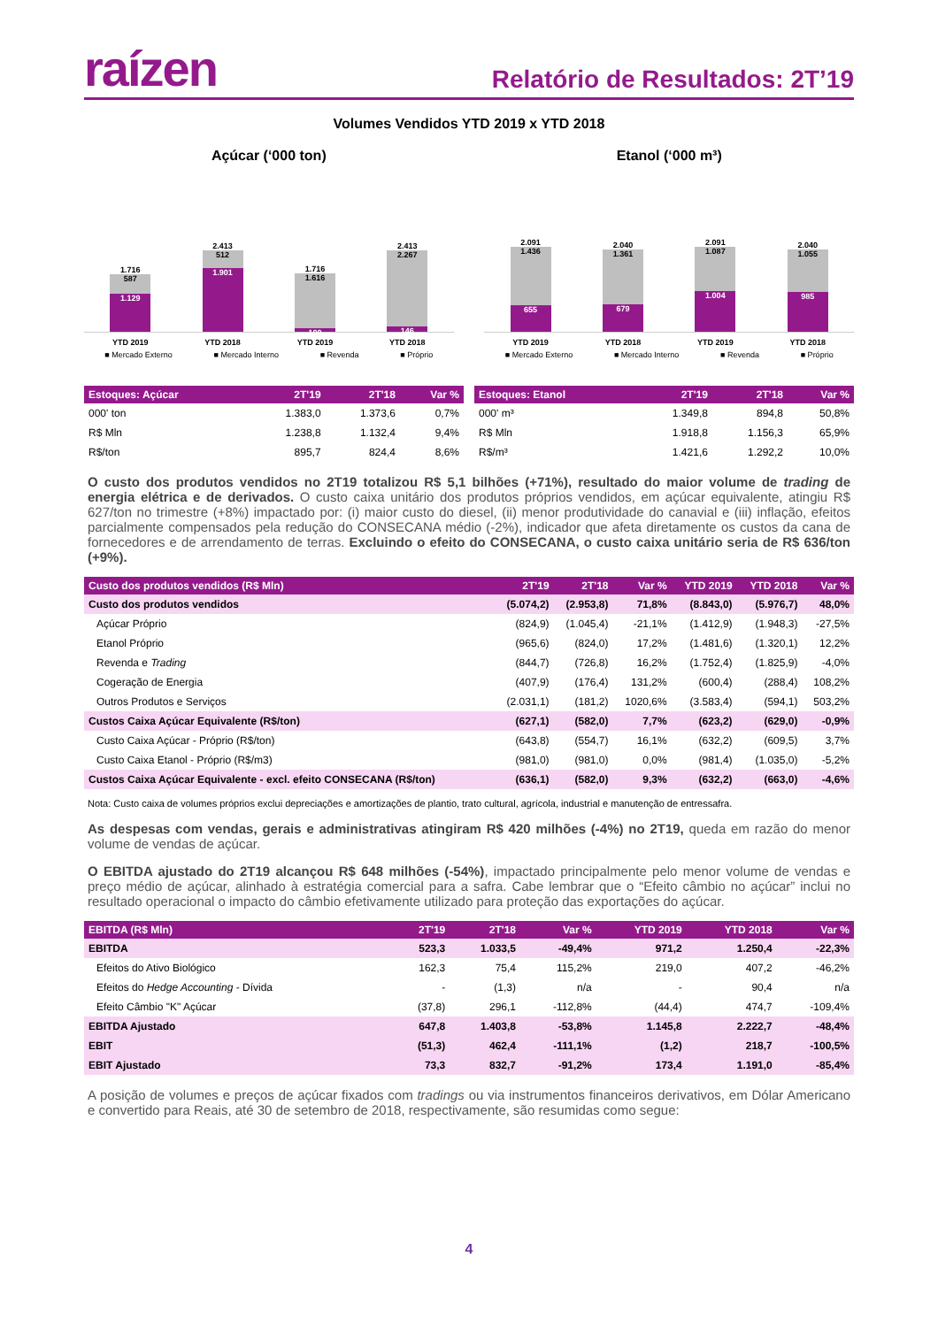raízen
Relatório de Resultados: 2T’19
Volumes Vendidos YTD 2019 x YTD 2018
Açúcar (‘000 ton)
1.716
587
1.129
2.413
512
1.901
1.716
1.616
100
2.413
2.267
146
YTD 2019 YTD 2018 YTD 2019 YTD 2018
■ Mercado Externo ■ Mercado Interno ■ Revenda ■ Próprio
Etanol (‘000 m³)
2.091
1.436
655
2.040
1.361
679
2.091
1.087
1.004
2.040
1.055
985
YTD 2019 YTD 2018 YTD 2019 YTD 2018
■ Mercado Externo ■ Mercado Interno ■ Revenda ■ Próprio
| Estoques: Açúcar | 2T'19 | 2T'18 | Var % |
| --- | --- | --- | --- |
| 000' ton | 1.383,0 | 1.373,6 | 0,7% |
| R$ Mln | 1.238,8 | 1.132,4 | 9,4% |
| R$/ton | 895,7 | 824,4 | 8,6% |
| Estoques: Etanol | 2T'19 | 2T'18 | Var % |
| --- | --- | --- | --- |
| 000' m³ | 1.349,8 | 894,8 | 50,8% |
| R$ Mln | 1.918,8 | 1.156,3 | 65,9% |
| R$/m³ | 1.421,6 | 1.292,2 | 10,0% |
O custo dos produtos vendidos no 2T19 totalizou R$ 5,1 bilhões (+71%), resultado do maior volume de trading de energia elétrica e de derivados. O custo caixa unitário dos produtos próprios vendidos, em açúcar equivalente, atingiu R$ 627/ton no trimestre (+8%) impactado por: (i) maior custo do diesel, (ii) menor produtividade do canavial e (iii) inflação, efeitos parcialmente compensados pela redução do CONSECANA médio (-2%), indicador que afeta diretamente os custos da cana de fornecedores e de arrendamento de terras. Excluindo o efeito do CONSECANA, o custo caixa unitário seria de R$ 636/ton (+9%).
| Custo dos produtos vendidos (R$ Mln) | 2T'19 | 2T'18 | Var % | YTD 2019 | YTD 2018 | Var % |
| --- | --- | --- | --- | --- | --- | --- |
| Custo dos produtos vendidos | (5.074,2) | (2.953,8) | 71,8% | (8.843,0) | (5.976,7) | 48,0% |
| Açúcar Próprio | (824,9) | (1.045,4) | -21,1% | (1.412,9) | (1.948,3) | -27,5% |
| Etanol Próprio | (965,6) | (824,0) | 17,2% | (1.481,6) | (1.320,1) | 12,2% |
| Revenda e Trading | (844,7) | (726,8) | 16,2% | (1.752,4) | (1.825,9) | -4,0% |
| Cogeração de Energia | (407,9) | (176,4) | 131,2% | (600,4) | (288,4) | 108,2% |
| Outros Produtos e Serviços | (2.031,1) | (181,2) | 1020,6% | (3.583,4) | (594,1) | 503,2% |
| Custos Caixa Açúcar Equivalente (R$/ton) | (627,1) | (582,0) | 7,7% | (623,2) | (629,0) | -0,9% |
| Custo Caixa Açúcar - Próprio (R$/ton) | (643,8) | (554,7) | 16,1% | (632,2) | (609,5) | 3,7% |
| Custo Caixa Etanol - Próprio (R$/m3) | (981,0) | (981,0) | 0,0% | (981,4) | (1.035,0) | -5,2% |
| Custos Caixa Açúcar Equivalente - excl. efeito CONSECANA (R$/ton) | (636,1) | (582,0) | 9,3% | (632,2) | (663,0) | -4,6% |
Nota: Custo caixa de volumes próprios exclui depreciações e amortizações de plantio, trato cultural, agrícola, industrial e manutenção de entressafra.
As despesas com vendas, gerais e administrativas atingiram R$ 420 milhões (-4%) no 2T19, queda em razão do menor volume de vendas de açúcar.
O EBITDA ajustado do 2T19 alcançou R$ 648 milhões (-54%), impactado principalmente pelo menor volume de vendas e preço médio de açúcar, alinhado à estratégia comercial para a safra. Cabe lembrar que o “Efeito câmbio no açúcar” inclui no resultado operacional o impacto do câmbio efetivamente utilizado para proteção das exportações do açúcar.
| EBITDA (R$ Mln) | 2T'19 | 2T'18 | Var % | YTD 2019 | YTD 2018 | Var % |
| --- | --- | --- | --- | --- | --- | --- |
| EBITDA | 523,3 | 1.033,5 | -49,4% | 971,2 | 1.250,4 | -22,3% |
| Efeitos do Ativo Biológico | 162,3 | 75,4 | 115,2% | 219,0 | 407,2 | -46,2% |
| Efeitos do Hedge Accounting - Dívida | - | (1,3) | n/a | - | 90,4 | n/a |
| Efeito Câmbio "K" Açúcar | (37,8) | 296,1 | -112,8% | (44,4) | 474,7 | -109,4% |
| EBITDA Ajustado | 647,8 | 1.403,8 | -53,8% | 1.145,8 | 2.222,7 | -48,4% |
| EBIT | (51,3) | 462,4 | -111,1% | (1,2) | 218,7 | -100,5% |
| EBIT Ajustado | 73,3 | 832,7 | -91,2% | 173,4 | 1.191,0 | -85,4% |
A posição de volumes e preços de açúcar fixados com tradings ou via instrumentos financeiros derivativos, em Dólar Americano e convertido para Reais, até 30 de setembro de 2018, respectivamente, são resumidas como segue:
4